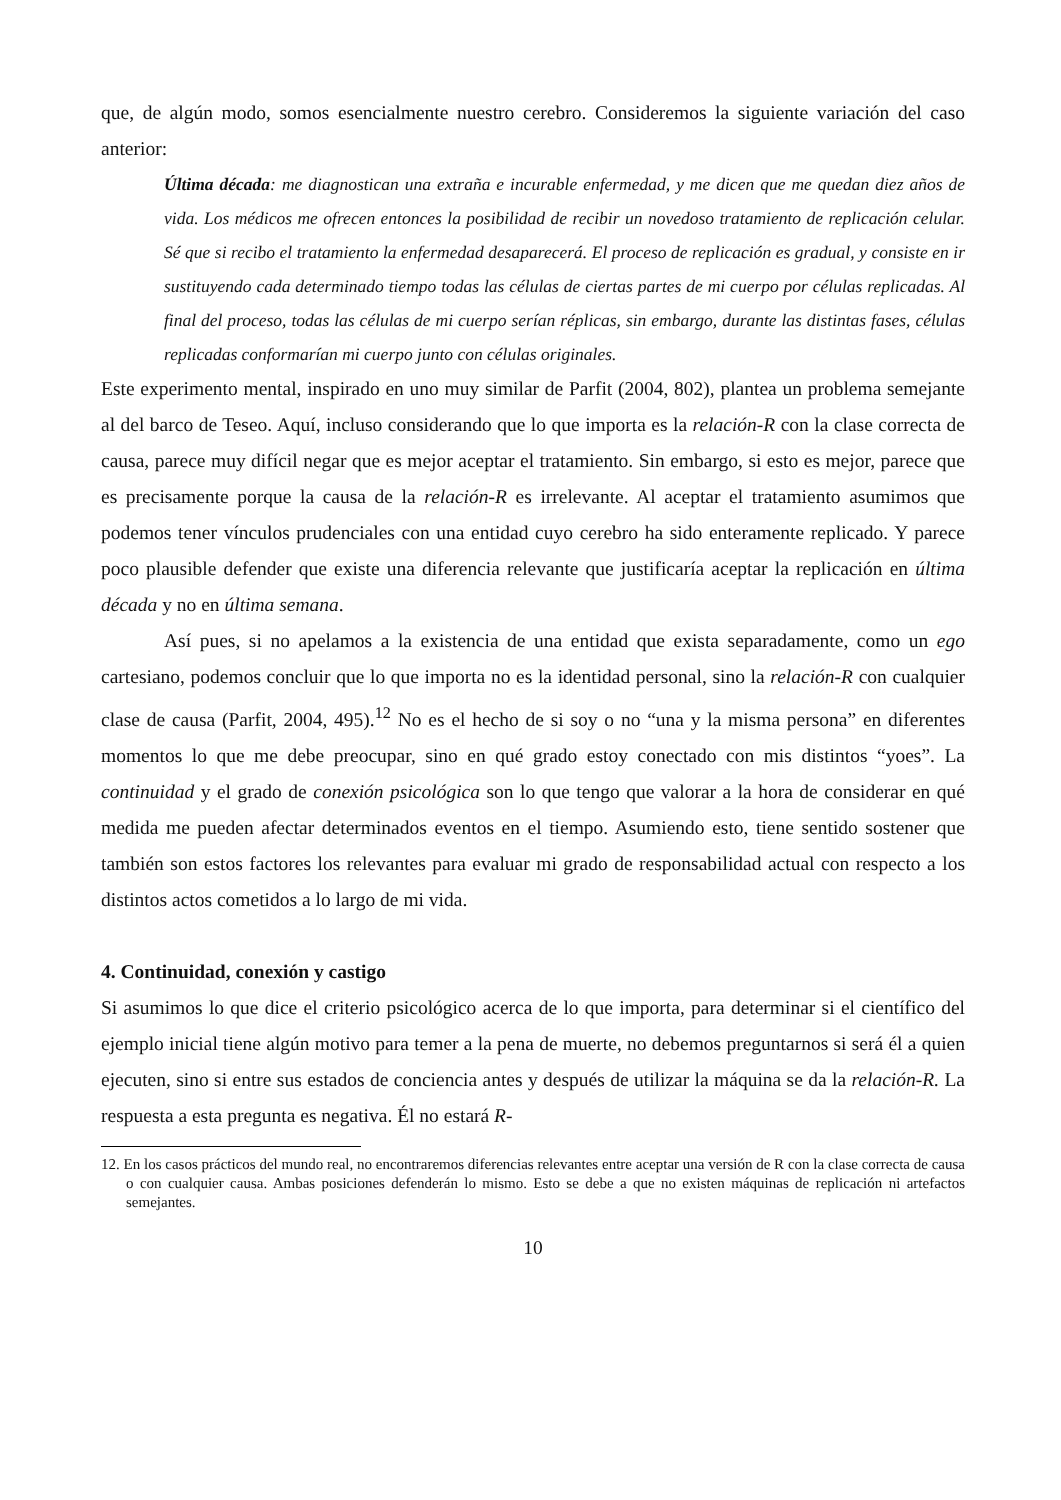que, de algún modo, somos esencialmente nuestro cerebro. Consideremos la siguiente variación del caso anterior:
Última década: me diagnostican una extraña e incurable enfermedad, y me dicen que me quedan diez años de vida. Los médicos me ofrecen entonces la posibilidad de recibir un novedoso tratamiento de replicación celular. Sé que si recibo el tratamiento la enfermedad desaparecerá. El proceso de replicación es gradual, y consiste en ir sustituyendo cada determinado tiempo todas las células de ciertas partes de mi cuerpo por células replicadas. Al final del proceso, todas las células de mi cuerpo serían réplicas, sin embargo, durante las distintas fases, células replicadas conformarían mi cuerpo junto con células originales.
Este experimento mental, inspirado en uno muy similar de Parfit (2004, 802), plantea un problema semejante al del barco de Teseo. Aquí, incluso considerando que lo que importa es la relación-R con la clase correcta de causa, parece muy difícil negar que es mejor aceptar el tratamiento. Sin embargo, si esto es mejor, parece que es precisamente porque la causa de la relación-R es irrelevante. Al aceptar el tratamiento asumimos que podemos tener vínculos prudenciales con una entidad cuyo cerebro ha sido enteramente replicado. Y parece poco plausible defender que existe una diferencia relevante que justificaría aceptar la replicación en última década y no en última semana.
Así pues, si no apelamos a la existencia de una entidad que exista separadamente, como un ego cartesiano, podemos concluir que lo que importa no es la identidad personal, sino la relación-R con cualquier clase de causa (Parfit, 2004, 495).<sup>12</sup> No es el hecho de si soy o no “una y la misma persona” en diferentes momentos lo que me debe preocupar, sino en qué grado estoy conectado con mis distintos “yoes”. La continuidad y el grado de conexión psicológica son lo que tengo que valorar a la hora de considerar en qué medida me pueden afectar determinados eventos en el tiempo. Asumiendo esto, tiene sentido sostener que también son estos factores los relevantes para evaluar mi grado de responsabilidad actual con respecto a los distintos actos cometidos a lo largo de mi vida.
4. Continuidad, conexión y castigo
Si asumimos lo que dice el criterio psicológico acerca de lo que importa, para determinar si el científico del ejemplo inicial tiene algún motivo para temer a la pena de muerte, no debemos preguntarnos si será él a quien ejecuten, sino si entre sus estados de conciencia antes y después de utilizar la máquina se da la relación-R. La respuesta a esta pregunta es negativa. Él no estará R-
12. En los casos prácticos del mundo real, no encontraremos diferencias relevantes entre aceptar una versión de R con la clase correcta de causa o con cualquier causa. Ambas posiciones defenderán lo mismo. Esto se debe a que no existen máquinas de replicación ni artefactos semejantes.
10